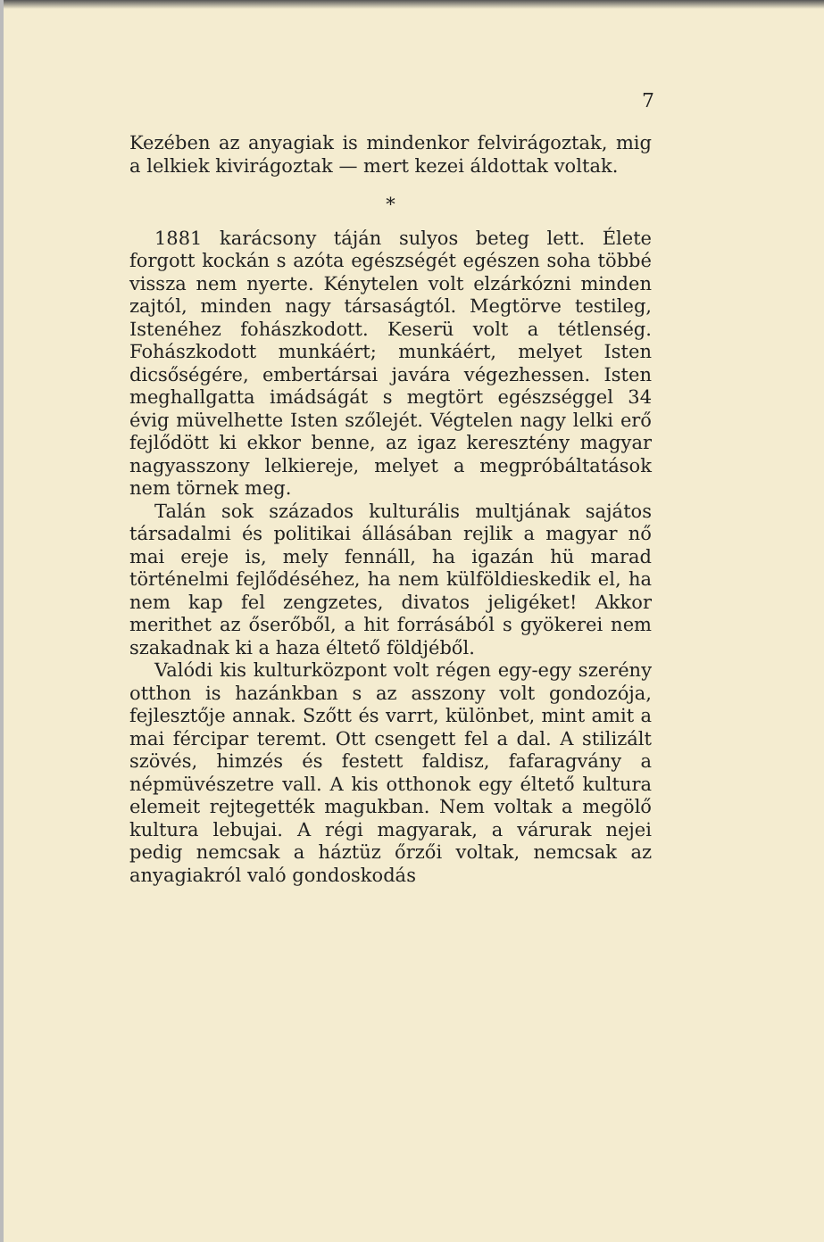7
Kezében az anyagiak is mindenkor felvirágoztak, mig a lelkiek kivirágoztak — mert kezei áldottak voltak.
*
1881 karácsony táján sulyos beteg lett. Élete forgott kockán s azóta egészségét egészen soha többé vissza nem nyerte. Kénytelen volt elzárkózni minden zajtól, minden nagy társaságtól. Megtörve testileg, Istenéhez fohászkodott. Keserü volt a tétlenség. Fohászkodott munkáért; munkáért, melyet Isten dicsőségére, embertársai javára végezhessen. Isten meghallgatta imádságát s megtört egészséggel 34 évig müvelhette Isten szőlejét. Végtelen nagy lelki erő fejlődött ki ekkor benne, az igaz keresztény magyar nagyasszony lelkiereje, melyet a megpróbáltatások nem törnek meg.
Talán sok százados kulturális multjának sajátos társadalmi és politikai állásában rejlik a magyar nő mai ereje is, mely fennáll, ha igazán hü marad történelmi fejlődéséhez, ha nem külföldieskedik el, ha nem kap fel zengzetes, divatos jeligéket! Akkor merithet az őserőből, a hit forrásából s gyökerei nem szakadnak ki a haza éltető földjéből.
Valódi kis kulturközpont volt régen egy-egy szerény otthon is hazánkban s az asszony volt gondozója, fejlesztője annak. Szőtt és varrt, különbet, mint amit a mai fércipar teremt. Ott csengett fel a dal. A stilizált szövés, himzés és festett faldisz, fafaragvány a népmüvészetre vall. A kis otthonok egy éltető kultura elemeit rejtegették magukban. Nem voltak a megölő kultura lebujai. A régi magyarak, a várurak nejei pedig nemcsak a háztüz őrzői voltak, nemcsak az anyagiakról való gondoskodás